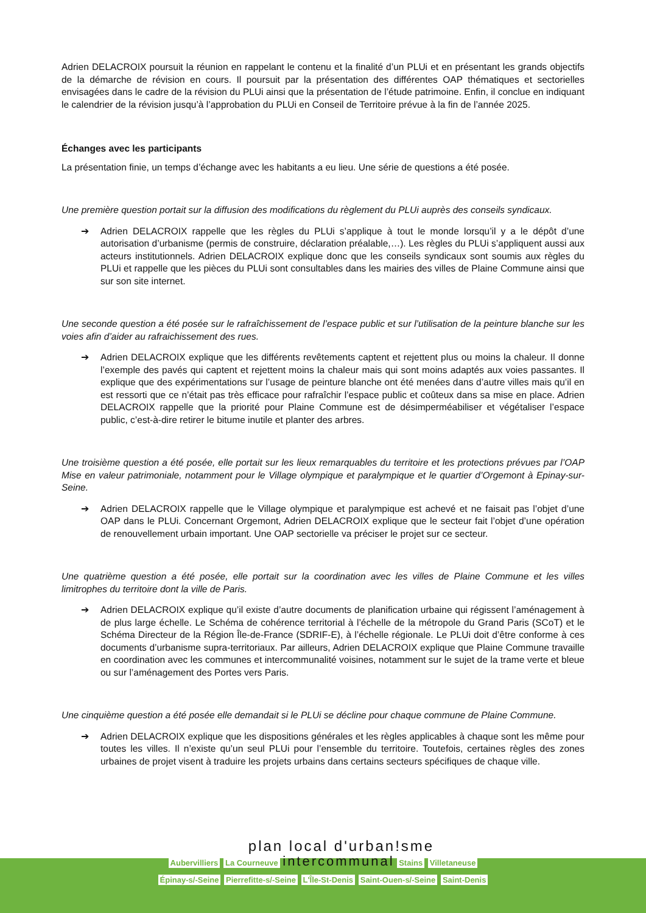Adrien DELACROIX poursuit la réunion en rappelant le contenu et la finalité d’un PLUi et en présentant les grands objectifs de la démarche de révision en cours. Il poursuit par la présentation des différentes OAP thématiques et sectorielles envisagées dans le cadre de la révision du PLUi ainsi que la présentation de l’étude patrimoine. Enfin, il conclue en indiquant le calendrier de la révision jusqu’à l’approbation du PLUi en Conseil de Territoire prévue à la fin de l’année 2025.
Échanges avec les participants
La présentation finie, un temps d’échange avec les habitants a eu lieu. Une série de questions a été posée.
Une première question portait sur la diffusion des modifications du règlement du PLUi auprès des conseils syndicaux.
➔ Adrien DELACROIX rappelle que les règles du PLUi s’applique à tout le monde lorsqu’il y a le dépôt d’une autorisation d’urbanisme (permis de construire, déclaration préalable,…). Les règles du PLUi s’appliquent aussi aux acteurs institutionnels. Adrien DELACROIX explique donc que les conseils syndicaux sont soumis aux règles du PLUi et rappelle que les pièces du PLUi sont consultables dans les mairies des villes de Plaine Commune ainsi que sur son site internet.
Une seconde question a été posée sur le rafraîchissement de l’espace public et sur l’utilisation de la peinture blanche sur les voies afin d’aider au rafraichissement des rues.
➔ Adrien DELACROIX explique que les différents revêtements captent et rejettent plus ou moins la chaleur. Il donne l’exemple des pavés qui captent et rejettent moins la chaleur mais qui sont moins adaptés aux voies passantes. Il explique que des expérimentations sur l’usage de peinture blanche ont été menées dans d’autre villes mais qu’il en est ressorti que ce n’était pas très efficace pour rafraîchir l’espace public et coûteux dans sa mise en place. Adrien DELACROIX rappelle que la priorité pour Plaine Commune est de désimperméabiliser et végétaliser l’espace public, c’est-à-dire retirer le bitume inutile et planter des arbres.
Une troisième question a été posée, elle portait sur les lieux remarquables du territoire et les protections prévues par l’OAP Mise en valeur patrimoniale, notamment pour le Village olympique et paralympique et le quartier d’Orgemont à Epinay-sur-Seine.
➔ Adrien DELACROIX rappelle que le Village olympique et paralympique est achevé et ne faisait pas l’objet d’une OAP dans le PLUi. Concernant Orgemont, Adrien DELACROIX explique que le secteur fait l’objet d’une opération de renouvellement urbain important. Une OAP sectorielle va préciser le projet sur ce secteur.
Une quatrième question a été posée, elle portait sur la coordination avec les villes de Plaine Commune et les villes limitrophes du territoire dont la ville de Paris.
➔ Adrien DELACROIX explique qu’il existe d’autre documents de planification urbaine qui régissent l’aménagement à de plus large échelle. Le Schéma de cohérence territorial à l’échelle de la métropole du Grand Paris (SCoT) et le Schéma Directeur de la Région Île-de-France (SDRIF-E), à l’échelle régionale. Le PLUi doit d’être conforme à ces documents d’urbanisme supra-territoriaux. Par ailleurs, Adrien DELACROIX explique que Plaine Commune travaille en coordination avec les communes et intercommunalité voisines, notamment sur le sujet de la trame verte et bleue ou sur l’aménagement des Portes vers Paris.
Une cinquième question a été posée elle demandait si le PLUi se décline pour chaque commune de Plaine Commune.
➔ Adrien DELACROIX explique que les dispositions générales et les règles applicables à chaque sont les même pour toutes les villes. Il n’existe qu’un seul PLUi pour l’ensemble du territoire. Toutefois, certaines règles des zones urbaines de projet visent à traduire les projets urbains dans certains secteurs spécifiques de chaque ville.
plan local d'urban!sme
Aubervilliers La Courneuve intercommunal Stains Villetaneuse
Épinay-s/-Seine Pierrefitte-s/-Seine L'Île-St-Denis Saint-Ouen-s/-Seine Saint-Denis